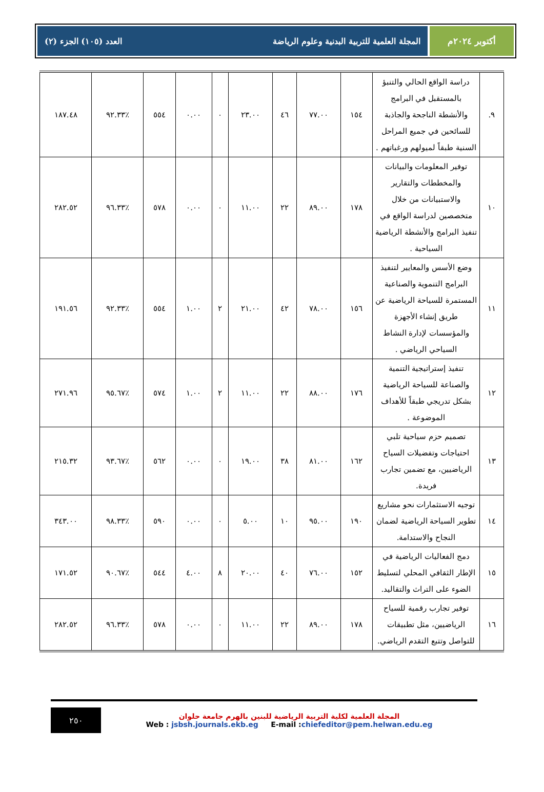أكتوبر ٢٠٢٤م المجلة العلمية للتربية البدنية وعلوم الرياضة العدد (١٠٥) الجزء (٢)
| ٩. | دراسة الواقع الحالي والتنبؤ بالمستقبل في البرامج والأنشطة الناجحة والجاذبة للسائحين في جميع المراحل السنية طبقاً لميولهم ورغباتهم . | ١٥٤ | ٧٧.٠٠ | ٤٦ | ٢٣.٠٠ | ٠ | ٠.٠٠ | ٥٥٤ | ٪٩٢.٣٣ | ١٨٧.٤٨ |
| ١٠ | توفير المعلومات والبيانات والمخططات والتقارير والاستبيانات من خلال متخصصين لدراسة الواقع في تنفيذ البرامج والأنشطة الرياضية السياحية . | ١٧٨ | ٨٩.٠٠ | ٢٢ | ١١.٠٠ | ٠ | ٠.٠٠ | ٥٧٨ | ٪٩٦.٣٣ | ٢٨٢.٥٢ |
| ١١ | وضع الأسس والمعايير لتنفيذ البرامج التنموية والصناعية المستمرة للسياحة الرياضية عن طريق إنشاء الأجهزة والمؤسسات لإدارة النشاط السياحي الرياضي . | ١٥٦ | ٧٨.٠٠ | ٤٢ | ٢١.٠٠ | ٢ | ١.٠٠ | ٥٥٤ | ٪٩٢.٣٣ | ١٩١.٥٦ |
| ١٢ | تنفيذ إستراتيجية التنمية والصناعة للسياحة الرياضية بشكل تدريجي طبقاً للأهداف الموضوعة . | ١٧٦ | ٨٨.٠٠ | ٢٢ | ١١.٠٠ | ٢ | ١.٠٠ | ٥٧٤ | ٪٩٥.٦٧ | ٢٧١.٩٦ |
| ١٣ | تصميم حزم سياحية تلبي احتياجات وتفضيلات السياح الرياضيين، مع تضمين تجارب فريدة. | ١٦٢ | ٨١.٠٠ | ٣٨ | ١٩.٠٠ | ٠ | ٠.٠٠ | ٥٦٢ | ٪٩٣.٦٧ | ٢١٥.٣٢ |
| ١٤ | توجيه الاستثمارات نحو مشاريع تطوير السياحة الرياضية لضمان النجاح والاستدامة. | ١٩٠ | ٩٥.٠٠ | ١٠ | ٥.٠٠ | ٠ | ٠.٠٠ | ٥٩٠ | ٪٩٨.٣٣ | ٣٤٣.٠٠ |
| ١٥ | دمج الفعاليات الرياضية في الإطار الثقافي المحلي لتسليط الضوء على التراث والتقاليد. | ١٥٢ | ٧٦.٠٠ | ٤٠ | ٢٠.٠٠ | ٨ | ٤.٠٠ | ٥٤٤ | ٪٩٠.٦٧ | ١٧١.٥٢ |
| ١٦ | توفير تجارب رقمية للسياح الرياضيين، مثل تطبيقات للتواصل وتتبع التقدم الرياضي. | ١٧٨ | ٨٩.٠٠ | ٢٢ | ١١.٠٠ | ٠ | ٠.٠٠ | ٥٧٨ | ٪٩٦.٣٣ | ٢٨٢.٥٢ |
٢٥٠
المجلة العلمية لكلية التربية الرياضية للبنين بالهرم جامعة حلوان
Web : jsbsh.journals.ekb.eg E-mail :chiefeditor@pem.helwan.edu.eg